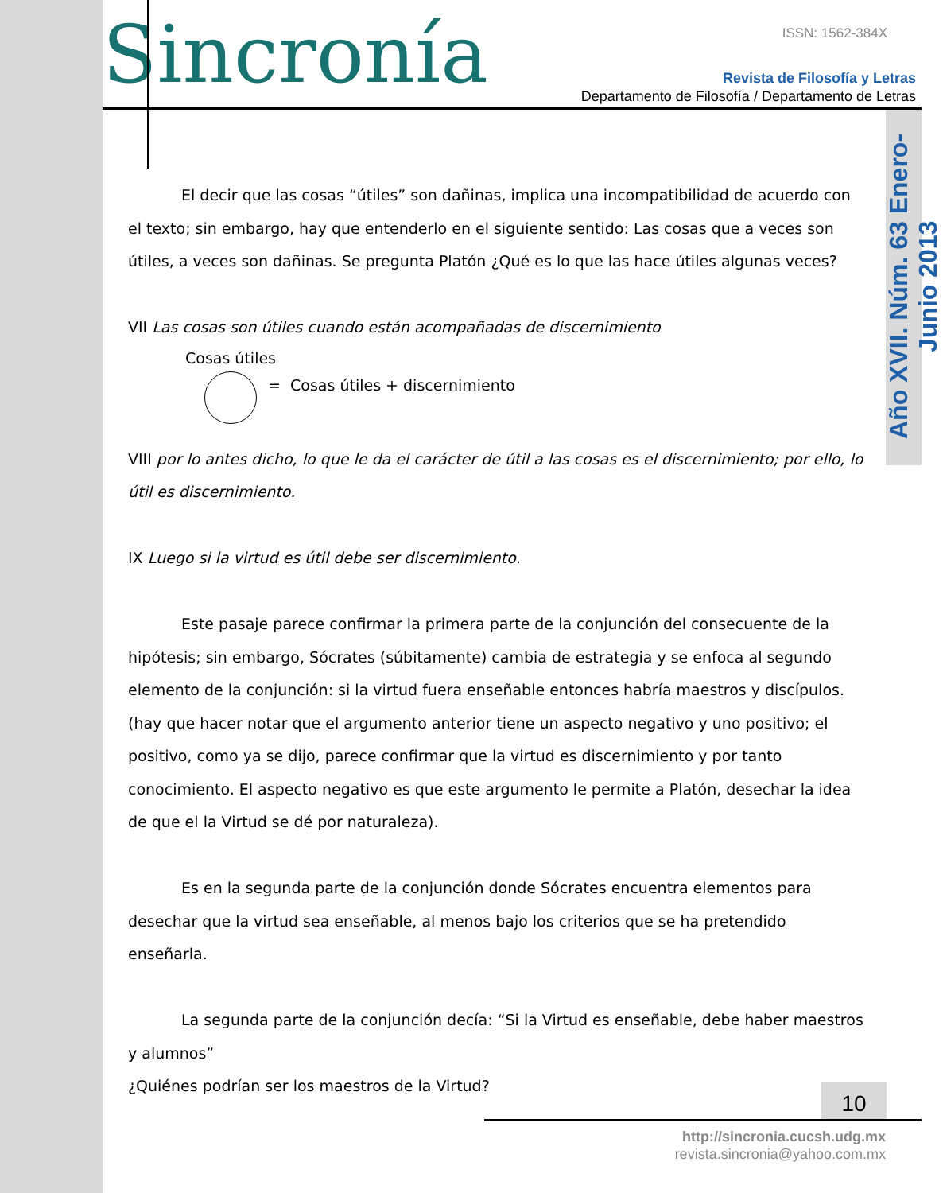Año XVII. Núm. 63 Enero-Junio 2013
Sincronía ISSN: 1562-384X
Revista de Filosofía y Letras
Departamento de Filosofía / Departamento de Letras
El decir que las cosas “útiles” son dañinas, implica una incompatibilidad de acuerdo con el texto; sin embargo, hay que entenderlo en el siguiente sentido: Las cosas que a veces son útiles, a veces son dañinas. Se pregunta Platón ¿Qué es lo que las hace útiles algunas veces?
VII Las cosas son útiles cuando están acompañadas de discernimiento
Cosas útiles
= Cosas útiles + discernimiento
VIII por lo antes dicho, lo que le da el carácter de útil a las cosas es el discernimiento; por ello, lo útil es discernimiento.
IX Luego si la virtud es útil debe ser discernimiento.
Este pasaje parece confirmar la primera parte de la conjunción del consecuente de la hipótesis; sin embargo, Sócrates (súbitamente) cambia de estrategia y se enfoca al segundo elemento de la conjunción: si la virtud fuera enseñable entonces habría maestros y discípulos. (hay que hacer notar que el argumento anterior tiene un aspecto negativo y uno positivo; el positivo, como ya se dijo, parece confirmar que la virtud es discernimiento y por tanto conocimiento. El aspecto negativo es que este argumento le permite a Platón, desechar la idea de que el la Virtud se dé por naturaleza).
Es en la segunda parte de la conjunción donde Sócrates encuentra elementos para desechar que la virtud sea enseñable, al menos bajo los criterios que se ha pretendido enseñarla.
La segunda parte de la conjunción decía: “Si la Virtud es enseñable, debe haber maestros y alumnos”
¿Quiénes podrían ser los maestros de la Virtud?
10
http://sincronia.cucsh.udg.mx
revista.sincronia@yahoo.com.mx